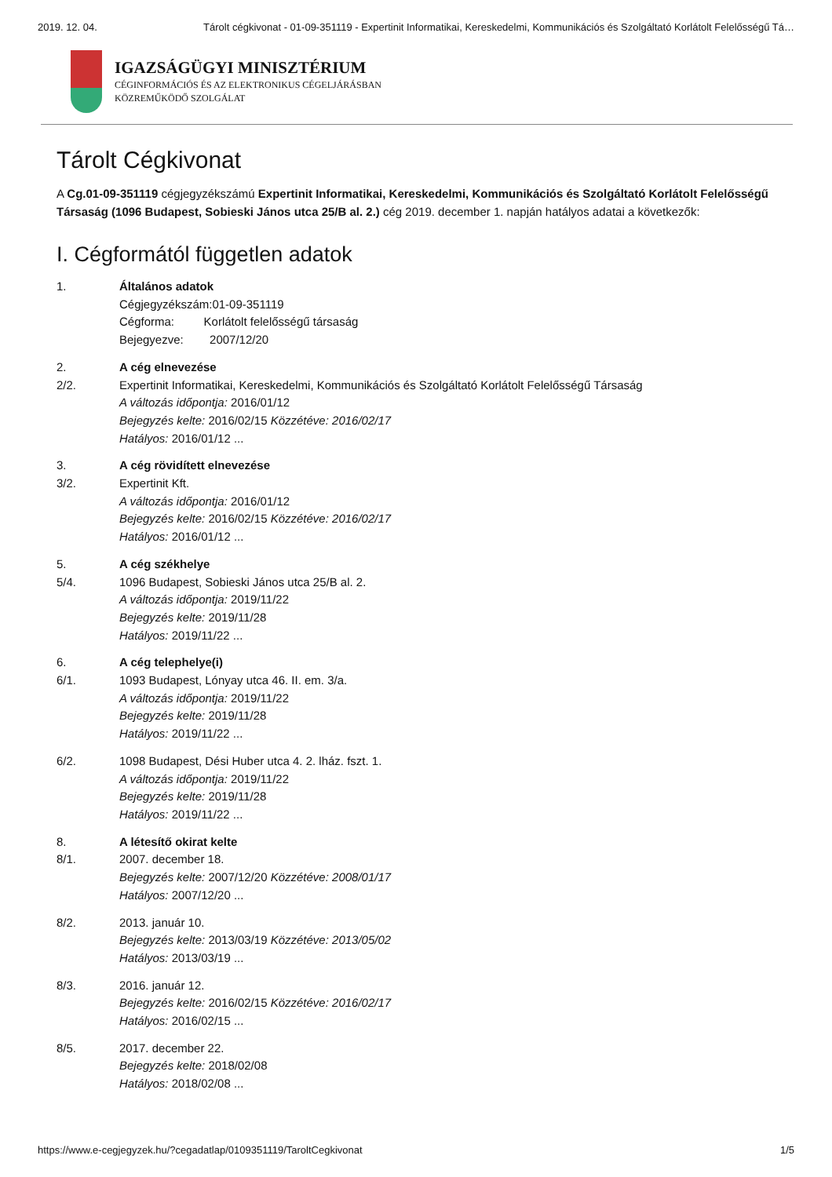2019. 12. 04. Tárolt cégkivonat - 01-09-351119 - Expertinit Informatikai, Kereskedelmi, Kommunikációs és Szolgáltató Korlátolt Felelősségű Tá…
IGAZSÁGÜGYI MINISZTÉRIUM
CÉGINFORMÁCIÓS ÉS AZ ELEKTRONIKUS CÉGELJÁRÁSBAN
KÖZREMŰKÖDŐ SZOLGÁLAT
Tárolt Cégkivonat
A Cg.01-09-351119 cégjegyzékszámú Expertinit Informatikai, Kereskedelmi, Kommunikációs és Szolgáltató Korlátolt Felelősségű Társaság (1096 Budapest, Sobieski János utca 25/B al. 2.) cég 2019. december 1. napján hatályos adatai a következők:
I. Cégformától független adatok
1. Általános adatok
Cégjegyzékszám:01-09-351119
Cégforma: Korlátolt felelősségű társaság
Bejegyezve: 2007/12/20
2.
2/2.
A cég elnevezése
Expertinit Informatikai, Kereskedelmi, Kommunikációs és Szolgáltató Korlátolt Felelősségű Társaság
A változás időpontja: 2016/01/12
Bejegyzés kelte: 2016/02/15 Közzétéve: 2016/02/17
Hatályos: 2016/01/12 ...
3.
3/2.
A cég rövidített elnevezése
Expertinit Kft.
A változás időpontja: 2016/01/12
Bejegyzés kelte: 2016/02/15 Közzétéve: 2016/02/17
Hatályos: 2016/01/12 ...
5.
5/4.
A cég székhelye
1096 Budapest, Sobieski János utca 25/B al. 2.
A változás időpontja: 2019/11/22
Bejegyzés kelte: 2019/11/28
Hatályos: 2019/11/22 ...
6.
6/1.
A cég telephelye(i)
1093 Budapest, Lónyay utca 46. II. em. 3/a.
A változás időpontja: 2019/11/22
Bejegyzés kelte: 2019/11/28
Hatályos: 2019/11/22 ...
6/2. 1098 Budapest, Dési Huber utca 4. 2. lház. fszt. 1.
A változás időpontja: 2019/11/22
Bejegyzés kelte: 2019/11/28
Hatályos: 2019/11/22 ...
8.
8/1.
A létesítő okirat kelte
2007. december 18.
Bejegyzés kelte: 2007/12/20 Közzétéve: 2008/01/17
Hatályos: 2007/12/20 ...
8/2. 2013. január 10.
Bejegyzés kelte: 2013/03/19 Közzétéve: 2013/05/02
Hatályos: 2013/03/19 ...
8/3. 2016. január 12.
Bejegyzés kelte: 2016/02/15 Közzétéve: 2016/02/17
Hatályos: 2016/02/15 ...
8/5. 2017. december 22.
Bejegyzés kelte: 2018/02/08
Hatályos: 2018/02/08 ...
https://www.e-cegjegyzek.hu/?cegadatlap/0109351119/TaroltCegkivonat 1/5